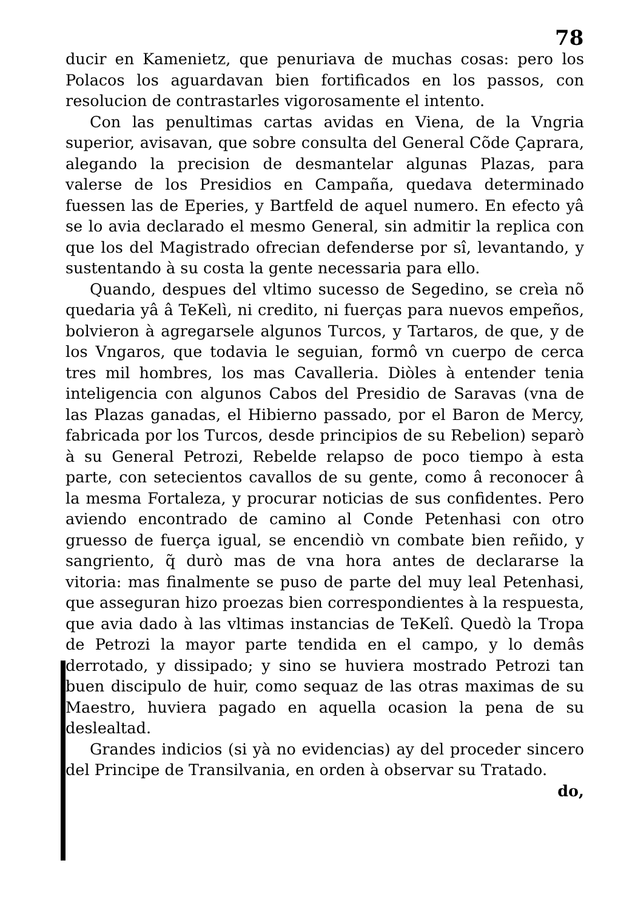78
ducir en Kamenietz, que penuriava de muchas cosas: pero los Polacos los aguardavan bien fortificados en los passos, con resolucion de contrastarles vigorosamente el intento.
Con las penultimas cartas avidas en Viena, de la Vngria superior, avisavan, que sobre consulta del General Cõde Çaprara, alegando la precision de desmantelar algunas Plazas, para valerse de los Presidios en Campaña, quedava determinado fuessen las de Eperies, y Bartfeld de aquel numero. En efecto yâ se lo avia declarado el mesmo General, sin admitir la replica con que los del Magistrado ofrecian defenderse por sî, levantando, y sustentando à su costa la gente necessaria para ello.
Quando, despues del vltimo sucesso de Segedino, se creìa nõ quedaria yâ â TeKelì, ni credito, ni fuerças para nuevos empeños, bolvieron à agregarsele algunos Turcos, y Tartaros, de que, y de los Vngaros, que todavia le seguian, formô vn cuerpo de cerca tres mil hombres, los mas Cavalleria. Diòles à entender tenia inteligencia con algunos Cabos del Presidio de Saravas (vna de las Plazas ganadas, el Hibierno passado, por el Baron de Mercy, fabricada por los Turcos, desde principios de su Rebelion) separò à su General Petrozi, Rebelde relapso de poco tiempo à esta parte, con setecientos cavallos de su gente, como â reconocer â la mesma Fortaleza, y procurar noticias de sus confidentes. Pero aviendo encontrado de camino al Conde Petenhasi con otro gruesso de fuerça igual, se encendiò vn combate bien reñido, y sangriento, q̃ durò mas de vna hora antes de declararse la vitoria: mas finalmente se puso de parte del muy leal Petenhasi, que asseguran hizo proezas bien correspondientes à la respuesta, que avia dado à las vltimas instancias de TeKelî. Quedò la Tropa de Petrozi la mayor parte tendida en el campo, y lo demâs derrotado, y dissipado; y sino se huviera mostrado Petrozi tan buen discipulo de huir, como sequaz de las otras maximas de su Maestro, huviera pagado en aquella ocasion la pena de su deslealtad.
Grandes indicios (si yà no evidencias) ay del proceder sincero del Principe de Transilvania, en orden à observar su Tratado.
do,